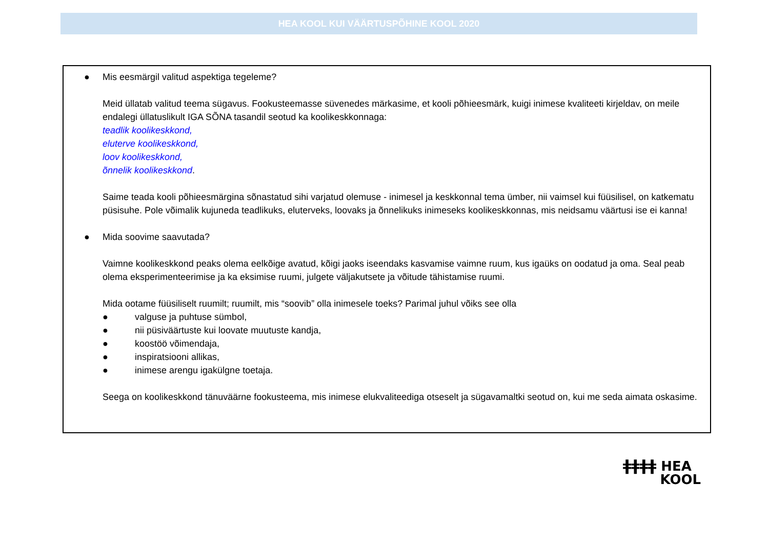HEA KOOL KUI VÄÄRTUSPÕHINE KOOL 2020
● Mis eesmärgil valitud aspektiga tegeleme?
Meid üllatab valitud teema sügavus. Fookusteemasse süvenedes märkasime, et kooli põhieesmärk, kuigi inimese kvaliteeti kirjeldav, on meile endalegi üllatuslikult IGA SÕNA tasandil seotud ka koolikeskkonnaga:
teadlik koolikeskkond,
eluterve koolikeskkond,
loov koolikeskkond,
õnnelik koolikeskkond.
Saime teada kooli põhieesmärgina sõnastatud sihi varjatud olemuse - inimesel ja keskkonnal tema ümber, nii vaimsel kui füüsilisel, on katkematu püsisuhe. Pole võimalik kujuneda teadlikuks, eluterveks, loovaks ja õnnelikuks inimeseks koolikeskkonnas, mis neidsamu väärtusi ise ei kanna!
● Mida soovime saavutada?
Vaimne koolikeskkond peaks olema eelkõige avatud, kõigi jaoks iseendaks kasvamise vaimne ruum, kus igaüks on oodatud ja oma. Seal peab olema eksperimenteerimise ja ka eksimise ruumi, julgete väljakutsete ja võitude tähistamise ruumi.
Mida ootame füüsiliselt ruumilt; ruumilt, mis “soovib” olla inimesele toeks? Parimal juhul võiks see olla
● valguse ja puhtuse sümbol,
● nii püsiväärtuste kui loovate muutuste kandja,
● koostöö võimendaja,
● inspiratsiooni allikas,
● inimese arengu igakülgne toetaja.
Seega on koolikeskkond tänuväärne fookusteema, mis inimese elukvaliteediga otseselt ja sügavamaltki seotud on, kui me seda aimata oskasime.
ǂǂǂǂ HEA
KOOL